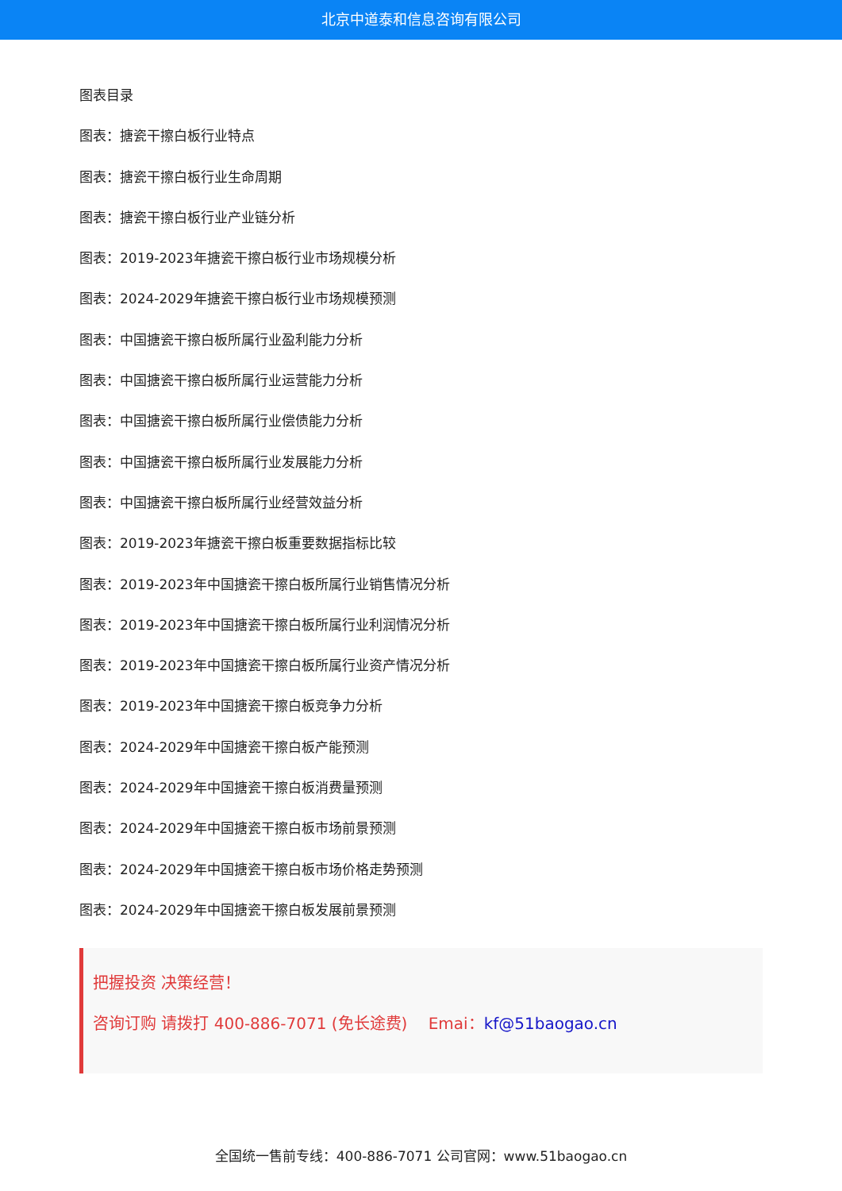北京中道泰和信息咨询有限公司
图表目录
图表：搪瓷干擦白板行业特点
图表：搪瓷干擦白板行业生命周期
图表：搪瓷干擦白板行业产业链分析
图表：2019-2023年搪瓷干擦白板行业市场规模分析
图表：2024-2029年搪瓷干擦白板行业市场规模预测
图表：中国搪瓷干擦白板所属行业盈利能力分析
图表：中国搪瓷干擦白板所属行业运营能力分析
图表：中国搪瓷干擦白板所属行业偿债能力分析
图表：中国搪瓷干擦白板所属行业发展能力分析
图表：中国搪瓷干擦白板所属行业经营效益分析
图表：2019-2023年搪瓷干擦白板重要数据指标比较
图表：2019-2023年中国搪瓷干擦白板所属行业销售情况分析
图表：2019-2023年中国搪瓷干擦白板所属行业利润情况分析
图表：2019-2023年中国搪瓷干擦白板所属行业资产情况分析
图表：2019-2023年中国搪瓷干擦白板竞争力分析
图表：2024-2029年中国搪瓷干擦白板产能预测
图表：2024-2029年中国搪瓷干擦白板消费量预测
图表：2024-2029年中国搪瓷干擦白板市场前景预测
图表：2024-2029年中国搪瓷干擦白板市场价格走势预测
图表：2024-2029年中国搪瓷干擦白板发展前景预测
把握投资 决策经营！
咨询订购 请拨打 400-886-7071 (免长途费)　 Emai：kf@51baogao.cn
全国统一售前专线：400-886-7071 公司官网：www.51baogao.cn